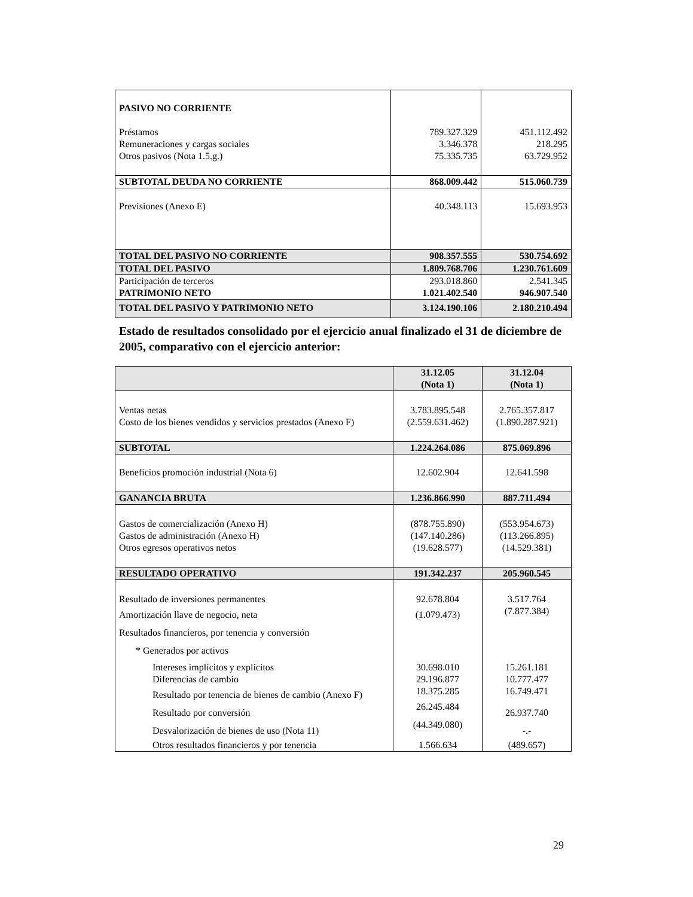| PASIVO NO CORRIENTE | | |
| Préstamos | 789.327.329 | 451.112.492 |
| Remuneraciones y cargas sociales | 3.346.378 | 218.295 |
| Otros pasivos (Nota 1.5.g.) | 75.335.735 | 63.729.952 |
| SUBTOTAL DEUDA NO CORRIENTE | 868.009.442 | 515.060.739 |
| Previsiones (Anexo E) | 40.348.113 | 15.693.953 |
| TOTAL DEL PASIVO NO CORRIENTE | 908.357.555 | 530.754.692 |
| TOTAL DEL PASIVO | 1.809.768.706 | 1.230.761.609 |
| Participación de terceros | 293.018.860 | 2.541.345 |
| PATRIMONIO NETO | 1.021.402.540 | 946.907.540 |
| TOTAL DEL PASIVO Y PATRIMONIO NETO | 3.124.190.106 | 2.180.210.494 |
Estado de resultados consolidado por el ejercicio anual finalizado el 31 de diciembre de 2005, comparativo con el ejercicio anterior:
| | 31.12.05 (Nota 1) | 31.12.04 (Nota 1) |
| Ventas netas | 3.783.895.548 | 2.765.357.817 |
| Costo de los bienes vendidos y servicios prestados (Anexo F) | (2.559.631.462) | (1.890.287.921) |
| SUBTOTAL | 1.224.264.086 | 875.069.896 |
| Beneficios promoción industrial (Nota 6) | 12.602.904 | 12.641.598 |
| GANANCIA BRUTA | 1.236.866.990 | 887.711.494 |
| Gastos de comercialización (Anexo H) | (878.755.890) | (553.954.673) |
| Gastos de administración (Anexo H) | (147.140.286) | (113.266.895) |
| Otros egresos operativos netos | (19.628.577) | (14.529.381) |
| RESULTADO OPERATIVO | 191.342.237 | 205.960.545 |
| Resultado de inversiones permanentes | 92.678.804 | 3.517.764 |
| Amortización llave de negocio, neta | (1.079.473) | (7.877.384) |
| Resultados financieros, por tenencia y conversión | | |
| * Generados por activos | | |
| Intereses implícitos y explícitos | 30.698.010 | 15.261.181 |
| Diferencias de cambio | 29.196.877 | 10.777.477 |
| Resultado por tenencia de bienes de cambio (Anexo F) | 18.375.285 | 16.749.471 |
| Resultado por conversión | 26.245.484 | 26.937.740 |
| Desvalorización de bienes de uso (Nota 11) | (44.349.080) | -.- |
| Otros resultados financieros y por tenencia | 1.566.634 | (489.657) |
29